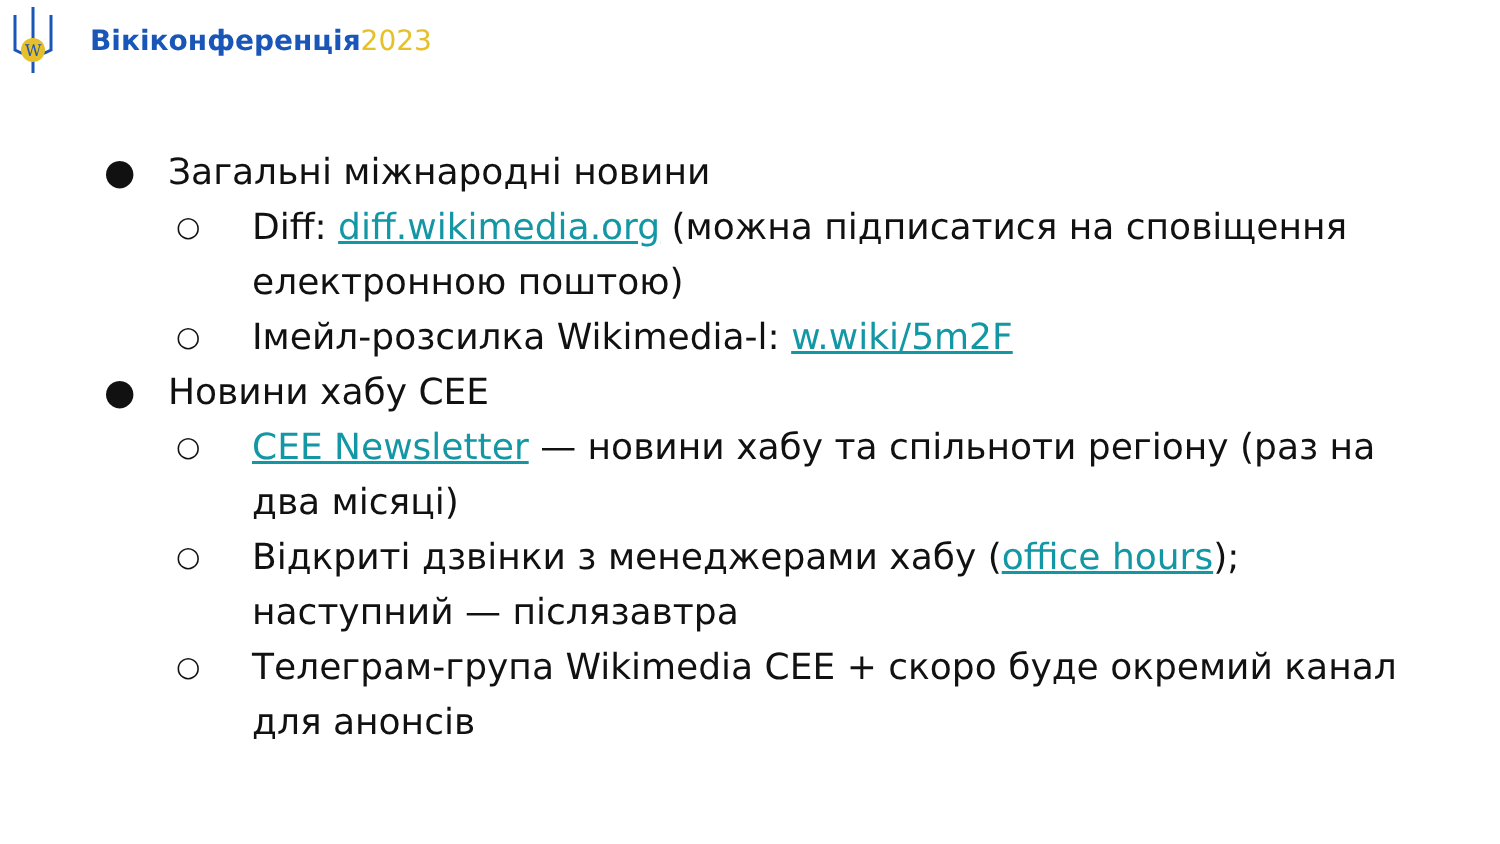W
Вікіконференція2023
● Загальні міжнародні новини
○
Diff: diff.wikimedia.org (можна підписатися на сповіщення електронною поштою)
○
Імейл-розсилка Wikimedia-l: w.wiki/5m2F
● Новини хабу CEE
○
CEE Newsletter — новини хабу та спільноти регіону (раз на два місяці)
○
Відкриті дзвінки з менеджерами хабу (office hours); наступний — післязавтра
○
Телеграм-група Wikimedia CEE + скоро буде окремий канал для анонсів